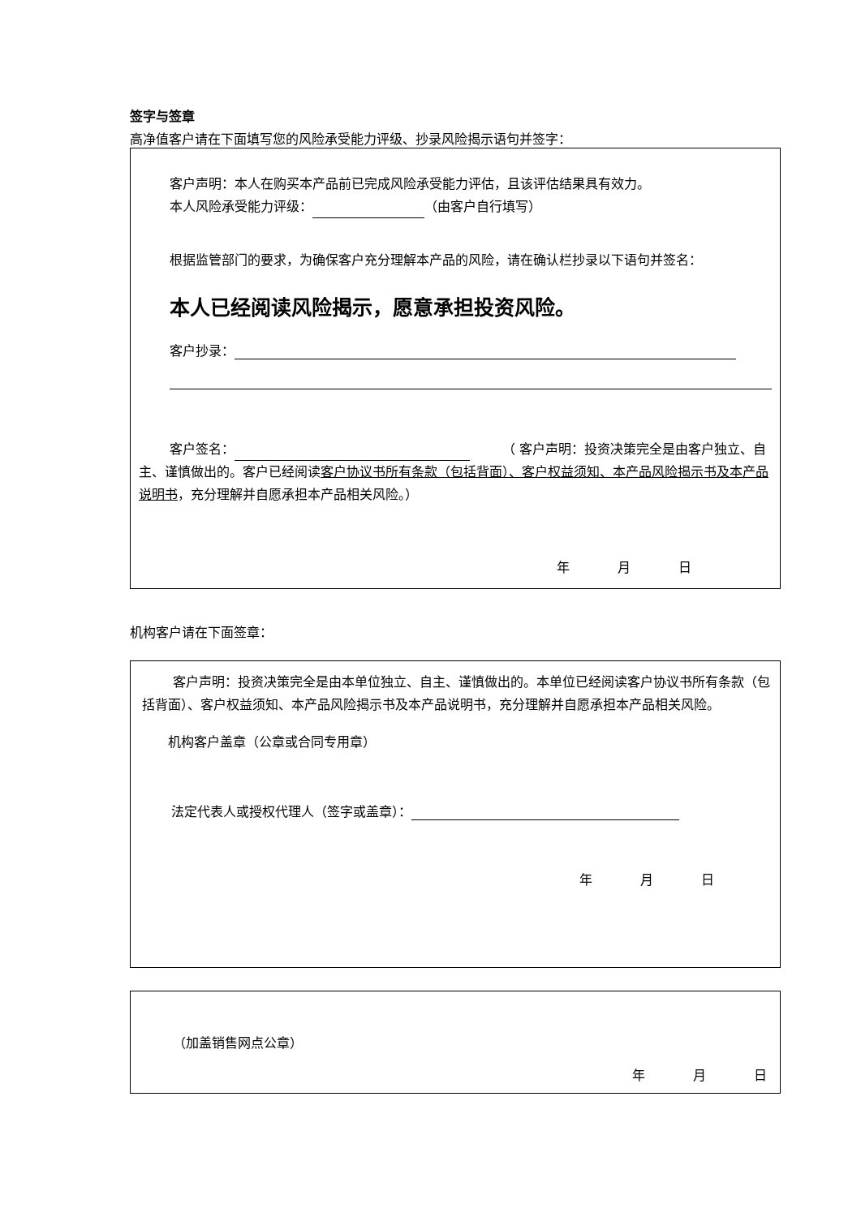签字与签章
高净值客户请在下面填写您的风险承受能力评级、抄录风险揭示语句并签字：
客户声明：本人在购买本产品前已完成风险承受能力评估，且该评估结果具有效力。
本人风险承受能力评级： （由客户自行填写）
根据监管部门的要求，为确保客户充分理解本产品的风险，请在确认栏抄录以下语句并签名：
本人已经阅读风险揭示，愿意承担投资风险。
客户抄录：
客户签名：　　　（ 客户声明：投资决策完全是由客户独立、自主、谨慎做出的。客户已经阅读客户协议书所有条款（包括背面）、客户权益须知、本产品风险揭示书及本产品说明书，充分理解并自愿承担本产品相关风险。）
年 月 日
机构客户请在下面签章：
客户声明：投资决策完全是由本单位独立、自主、谨慎做出的。本单位已经阅读客户协议书所有条款（包括背面）、客户权益须知、本产品风险揭示书及本产品说明书，充分理解并自愿承担本产品相关风险。
机构客户盖章（公章或合同专用章）
法定代表人或授权代理人（签字或盖章）：
年 月 日
（加盖销售网点公章）
年 月 日